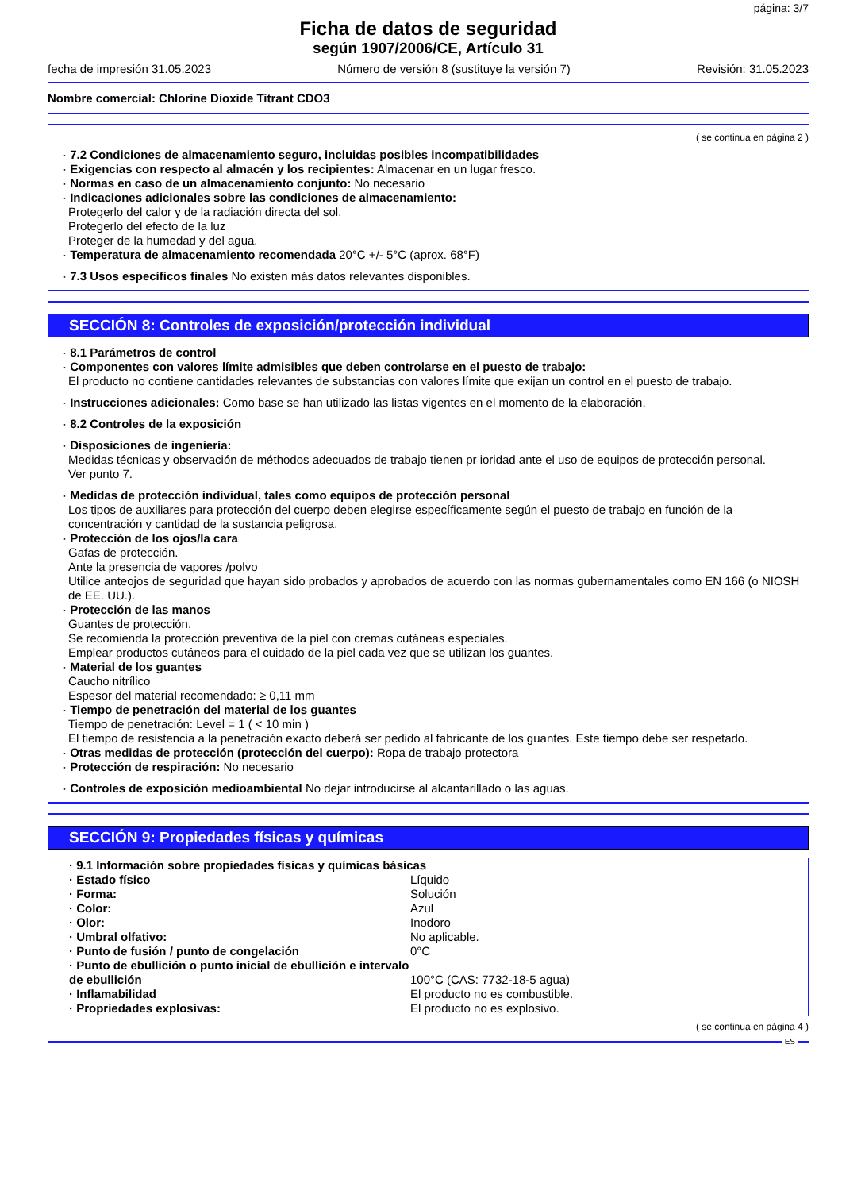página: 3/7
Ficha de datos de seguridad
según 1907/2006/CE, Artículo 31
fecha de impresión 31.05.2023 Número de versión 8 (sustituye la versión 7) Revisión: 31.05.2023
Nombre comercial: Chlorine Dioxide Titrant CDO3
( se continua en página 2 )
· 7.2 Condiciones de almacenamiento seguro, incluidas posibles incompatibilidades
· Exigencias con respecto al almacén y los recipientes: Almacenar en un lugar fresco.
· Normas en caso de un almacenamiento conjunto: No necesario
· Indicaciones adicionales sobre las condiciones de almacenamiento:
Protegerlo del calor y de la radiación directa del sol.
Protegerlo del efecto de la luz
Proteger de la humedad y del agua.
· Temperatura de almacenamiento recomendada 20°C +/- 5°C (aprox. 68°F)
· 7.3 Usos específicos finales No existen más datos relevantes disponibles.
SECCIÓN 8: Controles de exposición/protección individual
· 8.1 Parámetros de control
· Componentes con valores límite admisibles que deben controlarse en el puesto de trabajo:
El producto no contiene cantidades relevantes de substancias con valores límite que exijan un control en el puesto de trabajo.
· Instrucciones adicionales: Como base se han utilizado las listas vigentes en el momento de la elaboración.
· 8.2 Controles de la exposición
· Disposiciones de ingeniería:
Medidas técnicas y observación de méthodos adecuados de trabajo tienen pr ioridad ante el uso de equipos de protección personal.
Ver punto 7.
· Medidas de protección individual, tales como equipos de protección personal
Los tipos de auxiliares para protección del cuerpo deben elegirse específicamente según el puesto de trabajo en función de la concentración y cantidad de la sustancia peligrosa.
· Protección de los ojos/la cara
Gafas de protección.
Ante la presencia de vapores /polvo
Utilice anteojos de seguridad que hayan sido probados y aprobados de acuerdo con las normas gubernamentales como EN 166 (o NIOSH de EE. UU.).
· Protección de las manos
Guantes de protección.
Se recomienda la protección preventiva de la piel con cremas cutáneas especiales.
Emplear productos cutáneos para el cuidado de la piel cada vez que se utilizan los guantes.
· Material de los guantes
Caucho nitrílico
Espesor del material recomendado: ≥ 0,11 mm
· Tiempo de penetración del material de los guantes
Tiempo de penetración: Level = 1 ( < 10 min )
El tiempo de resistencia a la penetración exacto deberá ser pedido al fabricante de los guantes. Este tiempo debe ser respetado.
· Otras medidas de protección (protección del cuerpo): Ropa de trabajo protectora
· Protección de respiración: No necesario
· Controles de exposición medioambiental No dejar introducirse al alcantarillado o las aguas.
SECCIÓN 9: Propiedades físicas y químicas
| · 9.1 Información sobre propiedades físicas y químicas básicas | |
| · Estado físico | Líquido |
| · Forma: | Solución |
| · Color: | Azul |
| · Olor: | Inodoro |
| · Umbral olfativo: | No aplicable. |
| · Punto de fusión / punto de congelación | 0°C |
| · Punto de ebullición o punto inicial de ebullición e intervalo de ebullición | 100°C (CAS: 7732-18-5 agua) |
| · Inflamabilidad | El producto no es combustible. |
| · Propriedades explosivas: | El producto no es explosivo. |
( se continua en página 4 )
ES